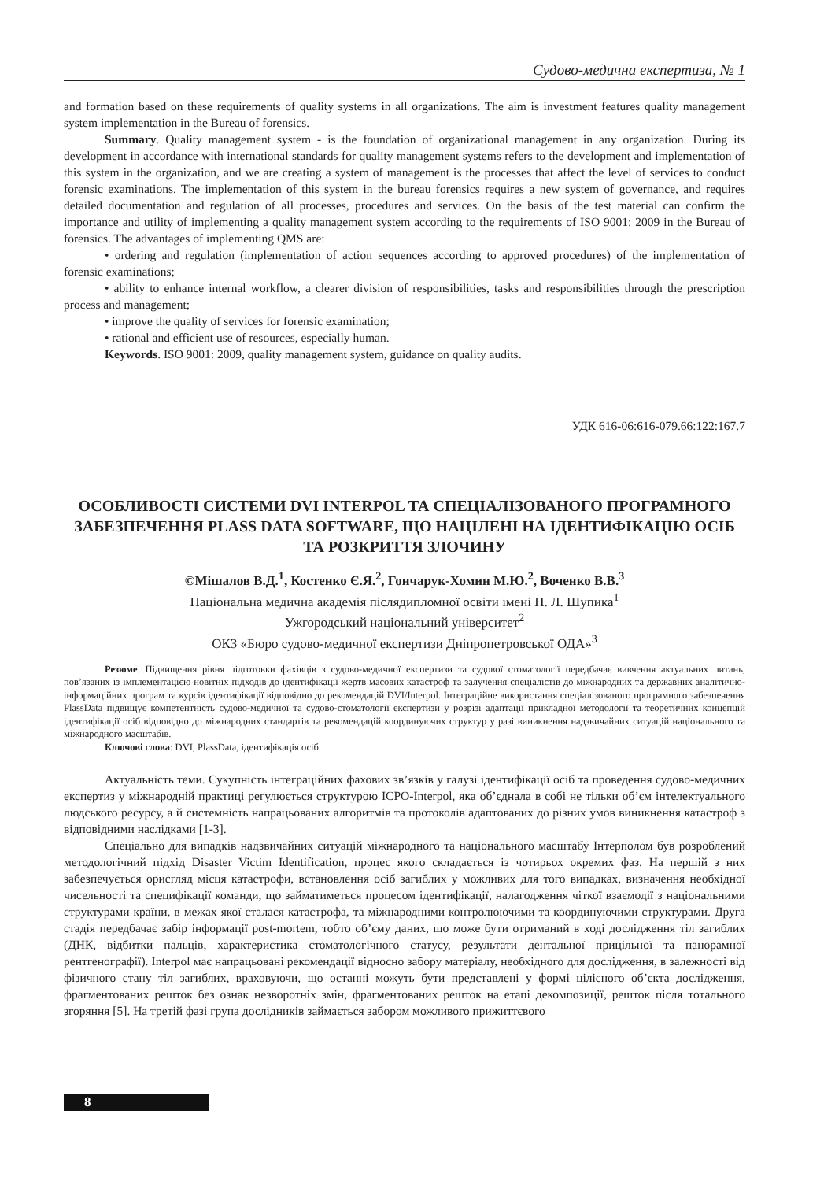Судово-медична експертиза, № 1
and formation based on these requirements of quality systems in all organizations. The aim is investment features quality management system implementation in the Bureau of forensics.
Summary. Quality management system - is the foundation of organizational management in any organization. During its development in accordance with international standards for quality management systems refers to the development and implementation of this system in the organization, and we are creating a system of management is the processes that affect the level of services to conduct forensic examinations. The implementation of this system in the bureau forensics requires a new system of governance, and requires detailed documentation and regulation of all processes, procedures and services. On the basis of the test material can confirm the importance and utility of implementing a quality management system according to the requirements of ISO 9001: 2009 in the Bureau of forensics. The advantages of implementing QMS are:
• ordering and regulation (implementation of action sequences according to approved procedures) of the implementation of forensic examinations;
• ability to enhance internal workflow, a clearer division of responsibilities, tasks and responsibilities through the prescription process and management;
• improve the quality of services for forensic examination;
• rational and efficient use of resources, especially human.
Keywords. ISO 9001: 2009, quality management system, guidance on quality audits.
УДК 616-06:616-079.66:122:167.7
ОСОБЛИВОСТІ СИСТЕМИ DVI INTERPOL ТА СПЕЦІАЛІЗОВАНОГО ПРОГРАМНОГО ЗАБЕЗПЕЧЕННЯ PLASS DATA SOFTWARE, ЩО НАЦІЛЕНІ НА ІДЕНТИФІКАЦІЮ ОСІБ ТА РОЗКРИТТЯ ЗЛОЧИНУ
©Мішалов В.Д.<sup>1</sup>, Костенко Є.Я.<sup>2</sup>, Гончарук-Хомин М.Ю.<sup>2</sup>, Воченко В.В.<sup>3</sup>
Національна медична академія післядипломної освіти імені П. Л. Шупика<sup>1</sup>
Ужгородський національний університет<sup>2</sup>
ОКЗ «Бюро судово-медичної експертизи Дніпропетровської ОДА»<sup>3</sup>
Резюме. Підвищення рівня підготовки фахівців з судово-медичної експертизи та судової стоматології передбачає вивчення актуальних питань, пов’язаних із імплементацією новітніх підходів до ідентифікації жертв масових катастроф та залучення спеціалістів до міжнародних та державних аналітично-інформаційних програм та курсів ідентифікації відповідно до рекомендацій DVI/Interpol. Інтеграційне використання спеціалізованого програмного забезпечення PlassData підвищує компетентність судово-медичної та судово-стоматології експертизи у розрізі адаптації прикладної методології та теоретичних концепцій ідентифікації осіб відповідно до міжнародних стандартів та рекомендацій координуючих структур у разі виникнення надзвичайних ситуацій національного та міжнародного масштабів.
Ключові слова: DVI, PlassData, ідентифікація осіб.
Актуальність теми. Сукупність інтеграційних фахових зв’язків у галузі ідентифікації осіб та проведення судово-медичних експертиз у міжнародній практиці регулюється структурою ICPO-Interpol, яка об’єднала в собі не тільки об’єм інтелектуального людського ресурсу, а й системність напрацьованих алгоритмів та протоколів адаптованих до різних умов виникнення катастроф з відповідними наслідками [1-3].
Спеціально для випадків надзвичайних ситуацій міжнародного та національного масштабу Інтерполом був розроблений методологічний підхід Disaster Victim Identification, процес якого складається із чотирьох окремих фаз. На першій з них забезпечується орисгляд місця катастрофи, встановлення осіб загиблих у можливих для того випадках, визначення необхідної чисельності та специфікації команди, що займатиметься процесом ідентифікації, налагодження чіткої взаємодії з національними структурами країни, в межах якої сталася катастрофа, та міжнародними контролюючими та координуючими структурами. Друга стадія передбачає забір інформації post-mortem, тобто об’єму даних, що може бути отриманий в ході дослідження тіл загиблих (ДНК, відбитки пальців, характеристика стоматологічного статусу, результати дентальної прицільної та панорамної рентгенографії). Interpol має напрацьовані рекомендації відносно забору матеріалу, необхідного для дослідження, в залежності від фізичного стану тіл загиблих, враховуючи, що останні можуть бути представлені у формі цілісного об’єкта дослідження, фрагментованих решток без ознак незворотніх змін, фрагментованих решток на етапі декомпозиції, решток після тотального згоряння [5]. На третій фазі група дослідників займається забором можливого прижиттєвого
8